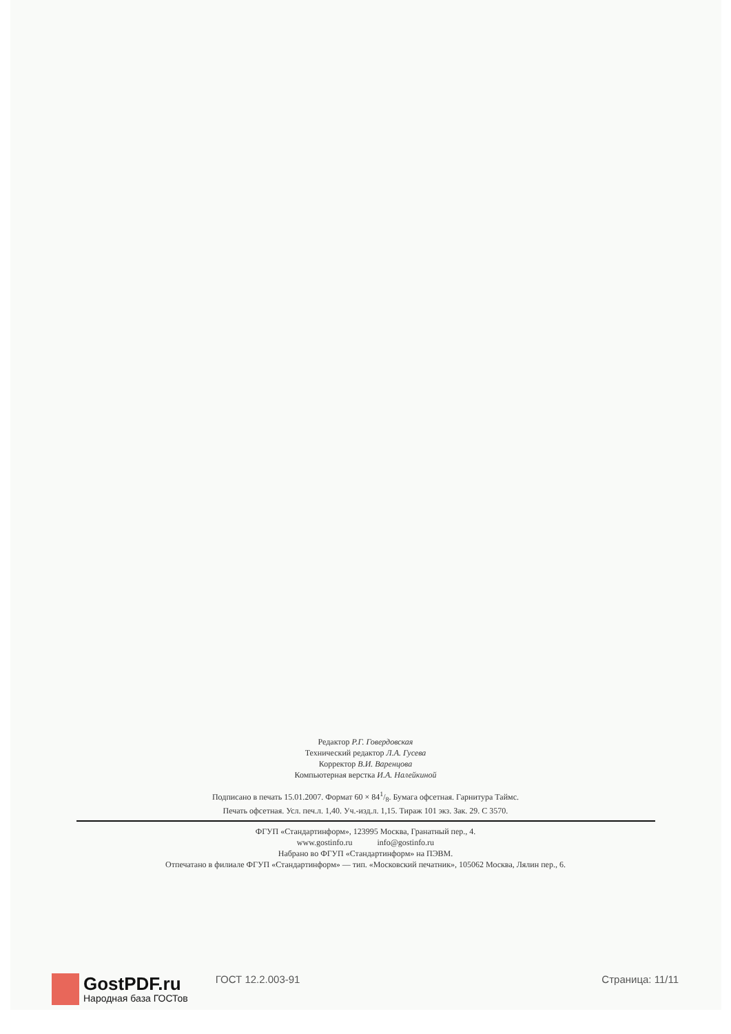Редактор Р.Г. Говердовская
Технический редактор Л.А. Гусева
Корректор В.И. Варенцова
Компьютерная верстка И.А. Налейкиной
Подписано в печать 15.01.2007. Формат 60 × 841/8. Бумага офсетная. Гарнитура Таймс.
Печать офсетная. Усл. печ.л. 1,40. Уч.-изд.л. 1,15. Тираж 101 экз. Зак. 29. С 3570.
ФГУП «Стандартинформ», 123995 Москва, Гранатный пер., 4.
www.gostinfo.ru info@gostinfo.ru
Набрано во ФГУП «Стандартинформ» на ПЭВМ.
Отпечатано в филиале ФГУП «Стандартинформ» — тип. «Московский печатник», 105062 Москва, Лялин пер., 6.
GostPDF.ru
Народная база ГОСТов
ГОСТ 12.2.003-91 Страница: 11/11